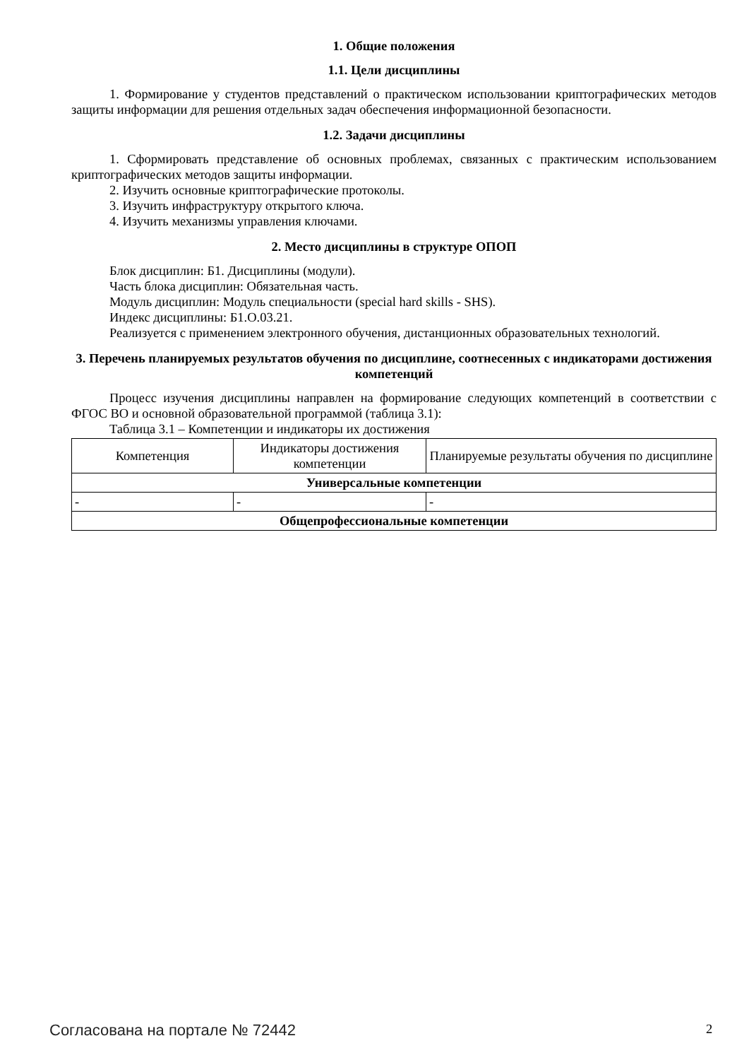1. Общие положения
1.1. Цели дисциплины
1. Формирование у студентов представлений о практическом использовании криптографических методов защиты информации для решения отдельных задач обеспечения информационной безопасности.
1.2. Задачи дисциплины
1. Сформировать представление об основных проблемах, связанных с практическим использованием криптографических методов защиты информации.
2. Изучить основные криптографические протоколы.
3. Изучить инфраструктуру открытого ключа.
4. Изучить механизмы управления ключами.
2. Место дисциплины в структуре ОПОП
Блок дисциплин: Б1. Дисциплины (модули).
Часть блока дисциплин: Обязательная часть.
Модуль дисциплин: Модуль специальности (special hard skills - SHS).
Индекс дисциплины: Б1.О.03.21.
Реализуется с применением электронного обучения, дистанционных образовательных технологий.
3. Перечень планируемых результатов обучения по дисциплине, соотнесенных с индикаторами достижения компетенций
Процесс изучения дисциплины направлен на формирование следующих компетенций в соответствии с ФГОС ВО и основной образовательной программой (таблица 3.1):
Таблица 3.1 – Компетенции и индикаторы их достижения
| Компетенция | Индикаторы достижения компетенции | Планируемые результаты обучения по дисциплине |
| Универсальные компетенции | | |
| - | - | - |
| Общепрофессиональные компетенции | | |
Согласована на портале № 72442 2